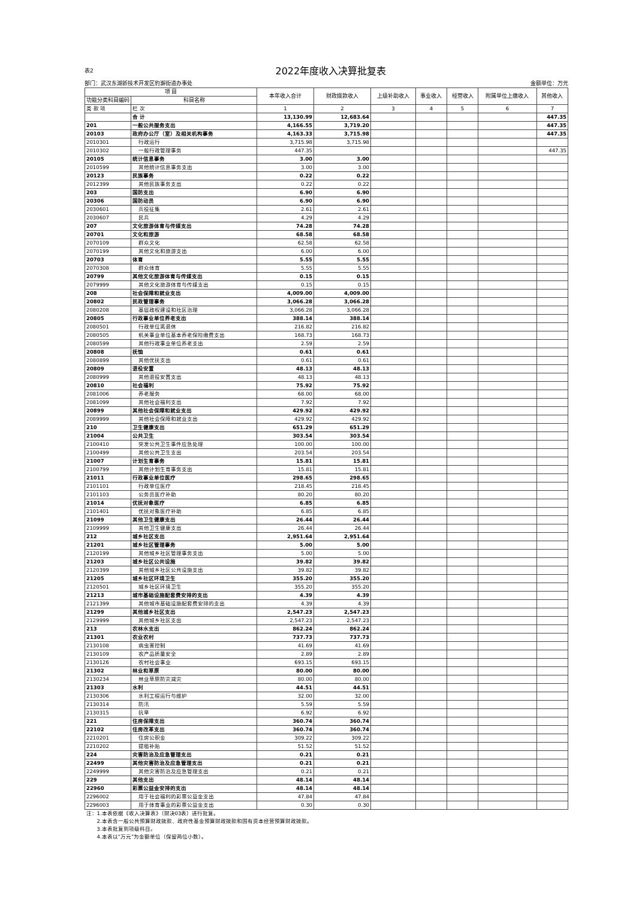表2 2022年度收入决算批复表
部门：武汉东湖新技术开发区豹澥街道办事处 金额单位：万元
| 项 目 | | 本年收入合计 | 财政拨款收入 | 上级补助收入 | 事业收入 | 经营收入 | 附属单位上缴收入 | 其他收入 |
| --- | --- | --- | --- | --- | --- | --- | --- | --- |
| 功能分类科目编码 | 科目名称 | | | | | | | |
| 类 款 项 | 栏 次 | 1 | 2 | 3 | 4 | 5 | 6 | 7 |
| | 合 计 | 13,130.99 | 12,683.64 | | | | | 447.35 |
| 201 | 一般公共服务支出 | 4,166.55 | 3,719.20 | | | | | 447.35 |
| 20103 | 政府办公厅（室）及相关机构事务 | 4,163.33 | 3,715.98 | | | | | 447.35 |
| 2010301 | 行政运行 | 3,715.98 | 3,715.98 | | | | | |
| 2010302 | 一般行政管理事务 | 447.35 | | | | | | 447.35 |
| 20105 | 统计信息事务 | 3.00 | 3.00 | | | | | |
| 2010599 | 其他统计信息事务支出 | 3.00 | 3.00 | | | | | |
| 20123 | 民族事务 | 0.22 | 0.22 | | | | | |
| 2012399 | 其他民族事务支出 | 0.22 | 0.22 | | | | | |
| 203 | 国防支出 | 6.90 | 6.90 | | | | | |
| 20306 | 国防动员 | 6.90 | 6.90 | | | | | |
| 2030601 | 兵役征集 | 2.61 | 2.61 | | | | | |
| 2030607 | 民兵 | 4.29 | 4.29 | | | | | |
| 207 | 文化旅游体育与传媒支出 | 74.28 | 74.28 | | | | | |
| 20701 | 文化和旅游 | 68.58 | 68.58 | | | | | |
| 2070109 | 群众文化 | 62.58 | 62.58 | | | | | |
| 2070199 | 其他文化和旅游支出 | 6.00 | 6.00 | | | | | |
| 20703 | 体育 | 5.55 | 5.55 | | | | | |
| 2070308 | 群众体育 | 5.55 | 5.55 | | | | | |
| 20799 | 其他文化旅游体育与传媒支出 | 0.15 | 0.15 | | | | | |
| 2079999 | 其他文化旅游体育与传媒支出 | 0.15 | 0.15 | | | | | |
| 208 | 社会保障和就业支出 | 4,009.00 | 4,009.00 | | | | | |
| 20802 | 民政管理事务 | 3,066.28 | 3,066.28 | | | | | |
| 2080208 | 基层政权建设和社区治理 | 3,066.28 | 3,066.28 | | | | | |
| 20805 | 行政事业单位养老支出 | 388.14 | 388.14 | | | | | |
| 2080501 | 行政单位离退休 | 216.82 | 216.82 | | | | | |
| 2080505 | 机关事业单位基本养老保险缴费支出 | 168.73 | 168.73 | | | | | |
| 2080599 | 其他行政事业单位养老支出 | 2.59 | 2.59 | | | | | |
| 20808 | 抚恤 | 0.61 | 0.61 | | | | | |
| 2080899 | 其他优抚支出 | 0.61 | 0.61 | | | | | |
| 20809 | 退役安置 | 48.13 | 48.13 | | | | | |
| 2080999 | 其他退役安置支出 | 48.13 | 48.13 | | | | | |
| 20810 | 社会福利 | 75.92 | 75.92 | | | | | |
| 2081006 | 养老服务 | 68.00 | 68.00 | | | | | |
| 2081099 | 其他社会福利支出 | 7.92 | 7.92 | | | | | |
| 20899 | 其他社会保障和就业支出 | 429.92 | 429.92 | | | | | |
| 2089999 | 其他社会保障和就业支出 | 429.92 | 429.92 | | | | | |
| 210 | 卫生健康支出 | 651.29 | 651.29 | | | | | |
| 21004 | 公共卫生 | 303.54 | 303.54 | | | | | |
| 2100410 | 突发公共卫生事件应急处理 | 100.00 | 100.00 | | | | | |
| 2100499 | 其他公共卫生支出 | 203.54 | 203.54 | | | | | |
| 21007 | 计划生育事务 | 15.81 | 15.81 | | | | | |
| 2100799 | 其他计划生育事务支出 | 15.81 | 15.81 | | | | | |
| 21011 | 行政事业单位医疗 | 298.65 | 298.65 | | | | | |
| 2101101 | 行政单位医疗 | 218.45 | 218.45 | | | | | |
| 2101103 | 公务员医疗补助 | 80.20 | 80.20 | | | | | |
| 21014 | 优抚对象医疗 | 6.85 | 6.85 | | | | | |
| 2101401 | 优抚对象医疗补助 | 6.85 | 6.85 | | | | | |
| 21099 | 其他卫生健康支出 | 26.44 | 26.44 | | | | | |
| 2109999 | 其他卫生健康支出 | 26.44 | 26.44 | | | | | |
| 212 | 城乡社区支出 | 2,951.64 | 2,951.64 | | | | | |
| 21201 | 城乡社区管理事务 | 5.00 | 5.00 | | | | | |
| 2120199 | 其他城乡社区管理事务支出 | 5.00 | 5.00 | | | | | |
| 21203 | 城乡社区公共设施 | 39.82 | 39.82 | | | | | |
| 2120399 | 其他城乡社区公共设施支出 | 39.82 | 39.82 | | | | | |
| 21205 | 城乡社区环境卫生 | 355.20 | 355.20 | | | | | |
| 2120501 | 城乡社区环境卫生 | 355.20 | 355.20 | | | | | |
| 21213 | 城市基础设施配套费安排的支出 | 4.39 | 4.39 | | | | | |
| 2121399 | 其他城市基础设施配套费安排的支出 | 4.39 | 4.39 | | | | | |
| 21299 | 其他城乡社区支出 | 2,547.23 | 2,547.23 | | | | | |
| 2129999 | 其他城乡社区支出 | 2,547.23 | 2,547.23 | | | | | |
| 213 | 农林水支出 | 862.24 | 862.24 | | | | | |
| 21301 | 农业农村 | 737.73 | 737.73 | | | | | |
| 2130108 | 病虫害控制 | 41.69 | 41.69 | | | | | |
| 2130109 | 农产品质量安全 | 2.89 | 2.89 | | | | | |
| 2130126 | 农村社会事业 | 693.15 | 693.15 | | | | | |
| 21302 | 林业和草原 | 80.00 | 80.00 | | | | | |
| 2130234 | 林业草原防灾减灾 | 80.00 | 80.00 | | | | | |
| 21303 | 水利 | 44.51 | 44.51 | | | | | |
| 2130306 | 水利工程运行与维护 | 32.00 | 32.00 | | | | | |
| 2130314 | 防汛 | 5.59 | 5.59 | | | | | |
| 2130315 | 抗旱 | 6.92 | 6.92 | | | | | |
| 221 | 住房保障支出 | 360.74 | 360.74 | | | | | |
| 22102 | 住房改革支出 | 360.74 | 360.74 | | | | | |
| 2210201 | 住房公积金 | 309.22 | 309.22 | | | | | |
| 2210202 | 提租补贴 | 51.52 | 51.52 | | | | | |
| 224 | 灾害防治及应急管理支出 | 0.21 | 0.21 | | | | | |
| 22499 | 其他灾害防治及应急管理支出 | 0.21 | 0.21 | | | | | |
| 2249999 | 其他灾害防治及应急管理支出 | 0.21 | 0.21 | | | | | |
| 229 | 其他支出 | 48.14 | 48.14 | | | | | |
| 22960 | 彩票公益金安排的支出 | 48.14 | 48.14 | | | | | |
| 2296002 | 用于社会福利的彩票公益金支出 | 47.84 | 47.84 | | | | | |
| 2296003 | 用于体育事业的彩票公益金支出 | 0.30 | 0.30 | | | | | |
| 注：1.本表依据《收入决算表》（财决03表）进行批复。 | | | | | | | | |
| 2.本表含一般公共预算财政拨款、政府性基金预算财政拨款和国有资本经营预算财政拨款。 | | | | | | | | |
| 3.本表批复到项级科目。 | | | | | | | | |
| 4.本表以“万元”为金额单位（保留两位小数）。 | | | | | | | | |